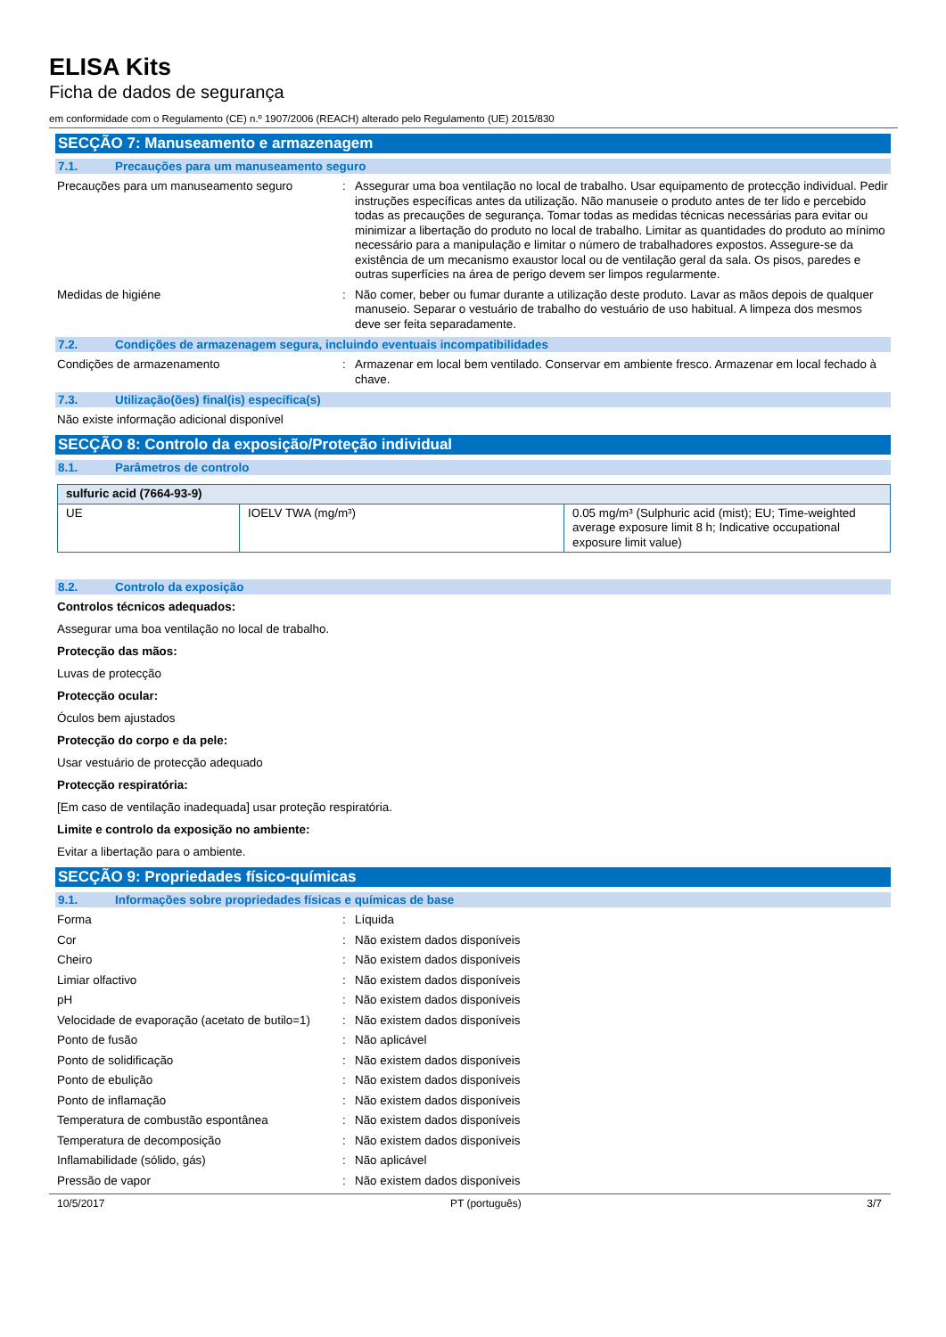ELISA Kits
Ficha de dados de segurança
em conformidade com o Regulamento (CE) n.º 1907/2006 (REACH) alterado pelo Regulamento (UE) 2015/830
SECÇÃO 7: Manuseamento e armazenagem
7.1. Precauções para um manuseamento seguro
Precauções para um manuseamento seguro : Assegurar uma boa ventilação no local de trabalho. Usar equipamento de protecção individual. Pedir instruções específicas antes da utilização. Não manuseie o produto antes de ter lido e percebido todas as precauções de segurança. Tomar todas as medidas técnicas necessárias para evitar ou minimizar a libertação do produto no local de trabalho. Limitar as quantidades do produto ao mínimo necessário para a manipulação e limitar o número de trabalhadores expostos. Assegure-se da existência de um mecanismo exaustor local ou de ventilação geral da sala. Os pisos, paredes e outras superfícies na área de perigo devem ser limpos regularmente.
Medidas de higiéne : Não comer, beber ou fumar durante a utilização deste produto. Lavar as mãos depois de qualquer manuseio. Separar o vestuário de trabalho do vestuário de uso habitual. A limpeza dos mesmos deve ser feita separadamente.
7.2. Condições de armazenagem segura, incluindo eventuais incompatibilidades
Condições de armazenamento : Armazenar em local bem ventilado. Conservar em ambiente fresco. Armazenar em local fechado à chave.
7.3. Utilização(ões) final(is) específica(s)
Não existe informação adicional disponível
SECÇÃO 8: Controlo da exposição/Proteção individual
8.1. Parâmetros de controlo
| sulfuric acid (7664-93-9) | | |
| UE | IOELV TWA (mg/m³) | 0.05 mg/m³ (Sulphuric acid (mist); EU; Time-weighted average exposure limit 8 h; Indicative occupational exposure limit value) |
8.2. Controlo da exposição
Controlos técnicos adequados:
Assegurar uma boa ventilação no local de trabalho.
Protecção das mãos:
Luvas de protecção
Protecção ocular:
Óculos bem ajustados
Protecção do corpo e da pele:
Usar vestuário de protecção adequado
Protecção respiratória:
[Em caso de ventilação inadequada] usar proteção respiratória.
Limite e controlo da exposição no ambiente:
Evitar a libertação para o ambiente.
SECÇÃO 9: Propriedades físico-químicas
9.1. Informações sobre propriedades físicas e químicas de base
Forma : Líquida
Cor : Não existem dados disponíveis
Cheiro : Não existem dados disponíveis
Limiar olfactivo : Não existem dados disponíveis
pH : Não existem dados disponíveis
Velocidade de evaporação (acetato de butilo=1)
: Não existem dados disponíveis
Ponto de fusão : Não aplicável
Ponto de solidificação : Não existem dados disponíveis
Ponto de ebulição : Não existem dados disponíveis
Ponto de inflamação : Não existem dados disponíveis
Temperatura de combustão espontânea : Não existem dados disponíveis
Temperatura de decomposição : Não existem dados disponíveis
Inflamabilidade (sólido, gás) : Não aplicável
Pressão de vapor : Não existem dados disponíveis
10/5/2017 PT (português) 3/7